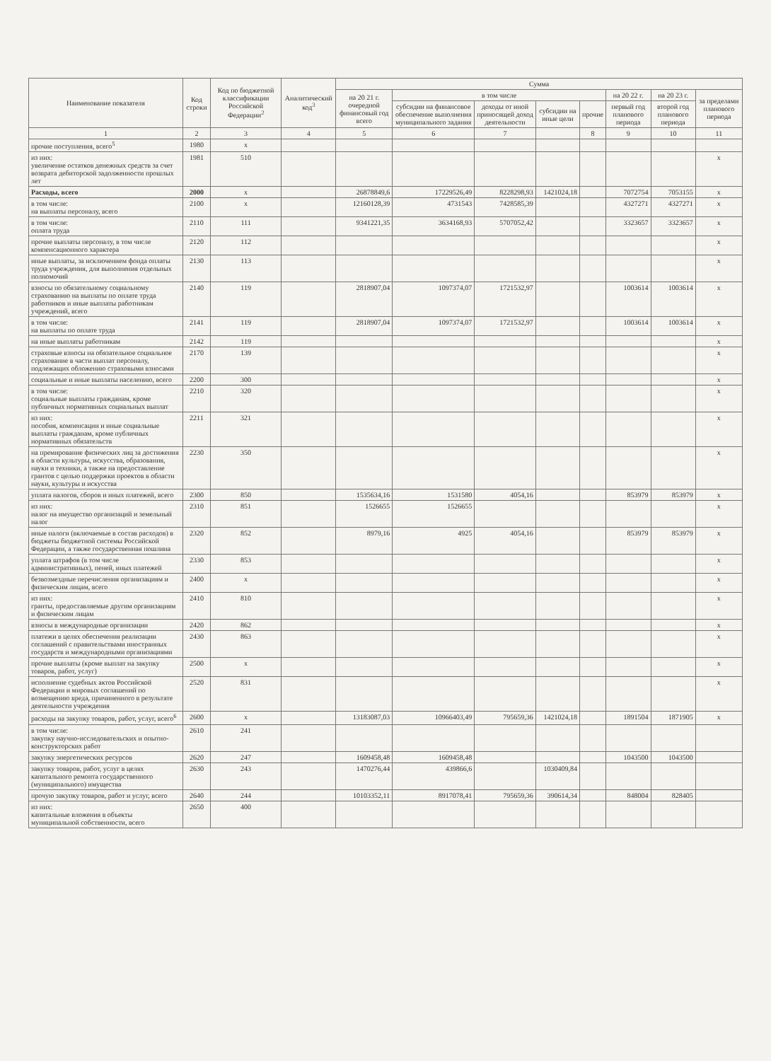| Наименование показателя | Код строки | Код по бюджетной классификации Российской Федерации<sup>2</sup> | Аналитический код<sup>3</sup> | Сумма | | | | | | | |
| --- | --- | --- | --- | --- | --- | --- | --- | --- | --- | --- | --- |
| | | | | на 20 21 г. очередной финансовый год всего | в том числе | | | | на 20 22 г. | на 20 23 г. | за пределами планового периода |
| | | | | | субсидии на финансовое обеспечение выполнения муниципального задания | доходы от иной приносящей доход деятельности | субсидии на иные цели | прочие | первый год планового периода | второй год планового периода | |
| 1 | 2 | 3 | 4 | 5 | 6 | 7 | | 8 | 9 | 10 | 11 |
| прочие поступления, всего<sup>5</sup> | 1980 | x | | | | | | | | | |
| из них: увеличение остатков денежных средств за счет возврата дебиторской задолженности прошлых лет | 1981 | 510 | | | | | | | | | x |
| Расходы, всего | 2000 | x | | 26878849,6 | 17229526,49 | 8228298,93 | 1421024,18 | | 7072754 | 7053155 | x |
| в том числе: на выплаты персоналу, всего | 2100 | x | | 12160128,39 | 4731543 | 7428585,39 | | | 4327271 | 4327271 | x |
| в том числе: оплата труда | 2110 | 111 | | 9341221,35 | 3634168,93 | 5707052,42 | | | 3323657 | 3323657 | x |
| прочие выплаты персоналу, в том числе компенсационного характера | 2120 | 112 | | | | | | | | | x |
| иные выплаты, за исключением фонда оплаты труда учреждения, для выполнения отдельных полномочий | 2130 | 113 | | | | | | | | | x |
| взносы по обязательному социальному страхованию на выплаты по оплате труда работников и иные выплаты работникам учреждений, всего | 2140 | 119 | | 2818907,04 | 1097374,07 | 1721532,97 | | | 1003614 | 1003614 | x |
| в том числе: на выплаты по оплате труда | 2141 | 119 | | 2818907,04 | 1097374,07 | 1721532,97 | | | 1003614 | 1003614 | x |
| на иные выплаты работникам | 2142 | 119 | | | | | | | | | x |
| страховые взносы на обязательное социальное страхование в части выплат персоналу, подлежащих обложению страховыми взносами | 2170 | 139 | | | | | | | | | x |
| социальные и иные выплаты населению, всего | 2200 | 300 | | | | | | | | | x |
| в том числе: социальные выплаты гражданам, кроме публичных нормативных социальных выплат | 2210 | 320 | | | | | | | | | x |
| из них: пособия, компенсации и иные социальные выплаты гражданам, кроме публичных нормативных обязательств | 2211 | 321 | | | | | | | | | x |
| на премирование физических лиц за достижения в области культуры, искусства, образования, науки и техники, а также на предоставление грантов с целью поддержки проектов в области науки, культуры и искусства | 2230 | 350 | | | | | | | | | x |
| уплата налогов, сборов и иных платежей, всего | 2300 | 850 | | 1535634,16 | 1531580 | 4054,16 | | | 853979 | 853979 | x |
| из них: налог на имущество организаций и земельный налог | 2310 | 851 | | 1526655 | 1526655 | | | | | | x |
| иные налоги (включаемые в состав расходов) в бюджеты бюджетной системы Российской Федерации, а также государственная пошлина | 2320 | 852 | | 8979,16 | 4925 | 4054,16 | | | 853979 | 853979 | x |
| уплата штрафов (в том числе административных), пеней, иных платежей | 2330 | 853 | | | | | | | | | x |
| безвозмездные перечисления организациям и физическим лицам, всего | 2400 | x | | | | | | | | | x |
| из них: гранты, предоставляемые другим организациям и физическим лицам | 2410 | 810 | | | | | | | | | x |
| взносы в международные организации | 2420 | 862 | | | | | | | | | x |
| платежи в целях обеспечения реализации соглашений с правительствами иностранных государств и международными организациями | 2430 | 863 | | | | | | | | | x |
| прочие выплаты (кроме выплат на закупку товаров, работ, услуг) | 2500 | x | | | | | | | | | x |
| исполнение судебных актов Российской Федерации и мировых соглашений по возмещению вреда, причиненного в результате деятельности учреждения | 2520 | 831 | | | | | | | | | x |
| расходы на закупку товаров, работ, услуг, всего<sup>6</sup> | 2600 | x | | 13183087,03 | 10966403,49 | 795659,36 | 1421024,18 | | 1891504 | 1871905 | x |
| в том числе: закупку научно-исследовательских и опытно-конструкторских работ | 2610 | 241 | | | | | | | | | |
| закупку энергетических ресурсов | 2620 | 247 | | 1609458,48 | 1609458,48 | | | | 1043500 | 1043500 | |
| закупку товаров, работ, услуг в целях капитального ремонта государственного (муниципального) имущества | 2630 | 243 | | 1470276,44 | 439866,6 | | 1030409,84 | | | | |
| прочую закупку товаров, работ и услуг, всего | 2640 | 244 | | 10103352,11 | 8917078,41 | 795659,36 | 390614,34 | | 848004 | 828405 | |
| из них: капитальные вложения в объекты муниципальной собственности, всего | 2650 | 400 | | | | | | | | | |